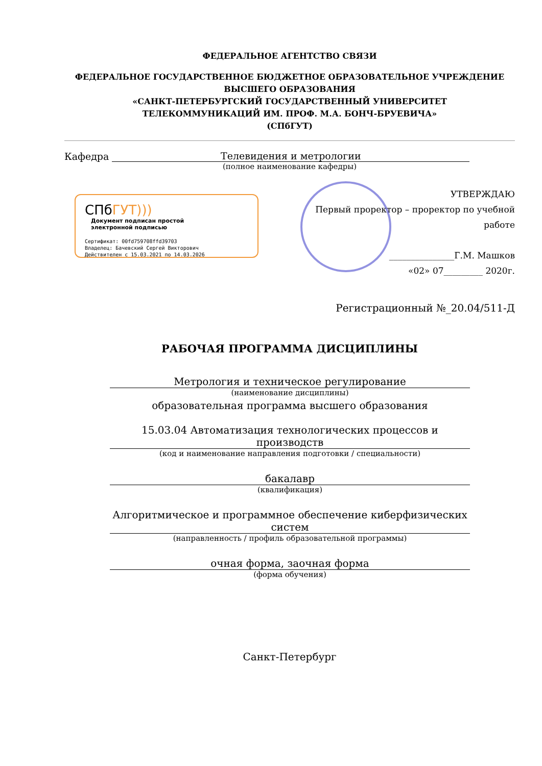ФЕДЕРАЛЬНОЕ АГЕНТСТВО СВЯЗИ
ФЕДЕРАЛЬНОЕ ГОСУДАРСТВЕННОЕ БЮДЖЕТНОЕ ОБРАЗОВАТЕЛЬНОЕ УЧРЕЖДЕНИЕ
ВЫСШЕГО ОБРАЗОВАНИЯ
«САНКТ-ПЕТЕРБУРГСКИЙ ГОСУДАРСТВЕННЫЙ УНИВЕРСИТЕТ
ТЕЛЕКОММУНИКАЦИЙ ИМ. ПРОФ. М.А. БОНЧ-БРУЕВИЧА»
(СПбГУТ)
Кафедра
Телевидения и метрологии
(полное наименование кафедры)
СПбГУТ)))
Документ подписан простой
электронной подписью
Сертификат: 00fd759708ffd39703
Владелец: Бачевский Сергей Викторович
Действителен с 15.03.2021 по 14.03.2026
УТВЕРЖДАЮ
Первый проректор – проректор по учебной работе
_______________Г.М. Машков
«02» 07_________ 2020г.
Регистрационный №_20.04/511-Д
РАБОЧАЯ ПРОГРАММА ДИСЦИПЛИНЫ
Метрология и техническое регулирование
(наименование дисциплины)
образовательная программа высшего образования
15.03.04 Автоматизация технологических процессов и производств
(код и наименование направления подготовки / специальности)
бакалавр
(квалификация)
Алгоритмическое и программное обеспечение киберфизических систем
(направленность / профиль образовательной программы)
очная форма, заочная форма
(форма обучения)
Санкт-Петербург